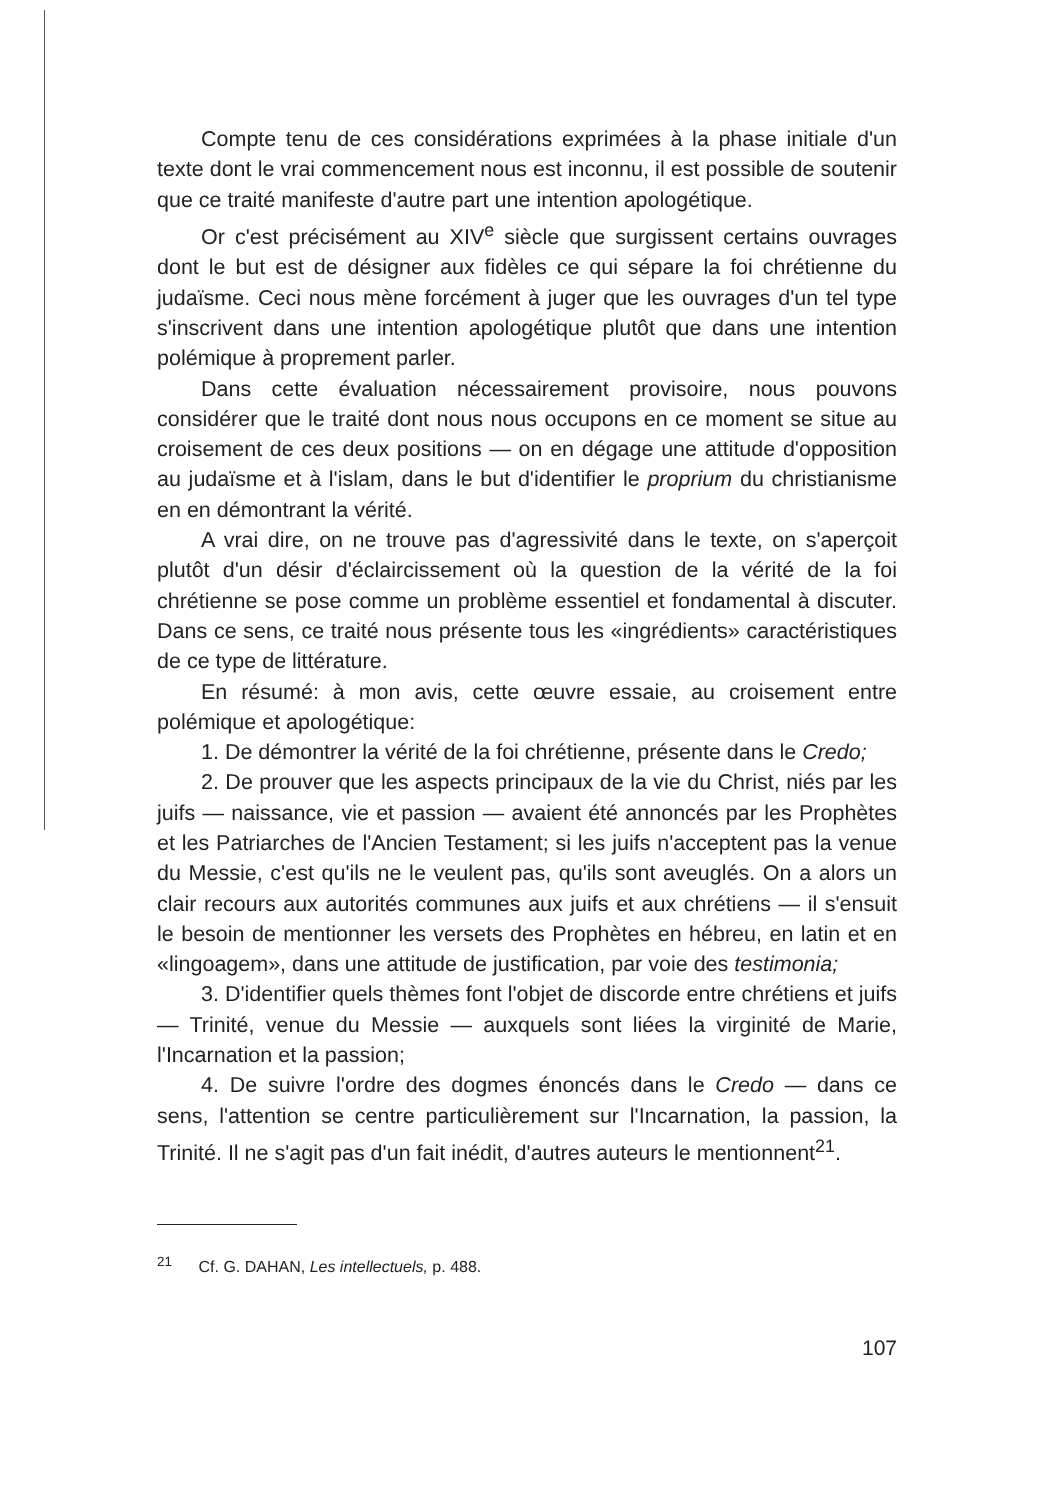Compte tenu de ces considérations exprimées à la phase initiale d'un texte dont le vrai commencement nous est inconnu, il est possible de soutenir que ce traité manifeste d'autre part une intention apologétique.
Or c'est précisément au XIV<sup>e</sup> siècle que surgissent certains ouvrages dont le but est de désigner aux fidèles ce qui sépare la foi chrétienne du judaïsme. Ceci nous mène forcément à juger que les ouvrages d'un tel type s'inscrivent dans une intention apologétique plutôt que dans une intention polémique à proprement parler.
Dans cette évaluation nécessairement provisoire, nous pouvons considérer que le traité dont nous nous occupons en ce moment se situe au croisement de ces deux positions — on en dégage une attitude d'opposition au judaïsme et à l'islam, dans le but d'identifier le proprium du christianisme en en démontrant la vérité.
A vrai dire, on ne trouve pas d'agressivité dans le texte, on s'aperçoit plutôt d'un désir d'éclaircissement où la question de la vérité de la foi chrétienne se pose comme un problème essentiel et fondamental à discuter. Dans ce sens, ce traité nous présente tous les «ingrédients» caractéristiques de ce type de littérature.
En résumé: à mon avis, cette œuvre essaie, au croisement entre polémique et apologétique:
1. De démontrer la vérité de la foi chrétienne, présente dans le Credo;
2. De prouver que les aspects principaux de la vie du Christ, niés par les juifs — naissance, vie et passion — avaient été annoncés par les Prophètes et les Patriarches de l'Ancien Testament; si les juifs n'acceptent pas la venue du Messie, c'est qu'ils ne le veulent pas, qu'ils sont aveuglés. On a alors un clair recours aux autorités communes aux juifs et aux chrétiens — il s'ensuit le besoin de mentionner les versets des Prophètes en hébreu, en latin et en «lingoagem», dans une attitude de justification, par voie des testimonia;
3. D'identifier quels thèmes font l'objet de discorde entre chrétiens et juifs — Trinité, venue du Messie — auxquels sont liées la virginité de Marie, l'Incarnation et la passion;
4. De suivre l'ordre des dogmes énoncés dans le Credo — dans ce sens, l'attention se centre particulièrement sur l'Incarnation, la passion, la Trinité. Il ne s'agit pas d'un fait inédit, d'autres auteurs le mentionnent<sup>21</sup>.
<sup>21</sup> Cf. G. DAHAN, Les intellectuels, p. 488.
107